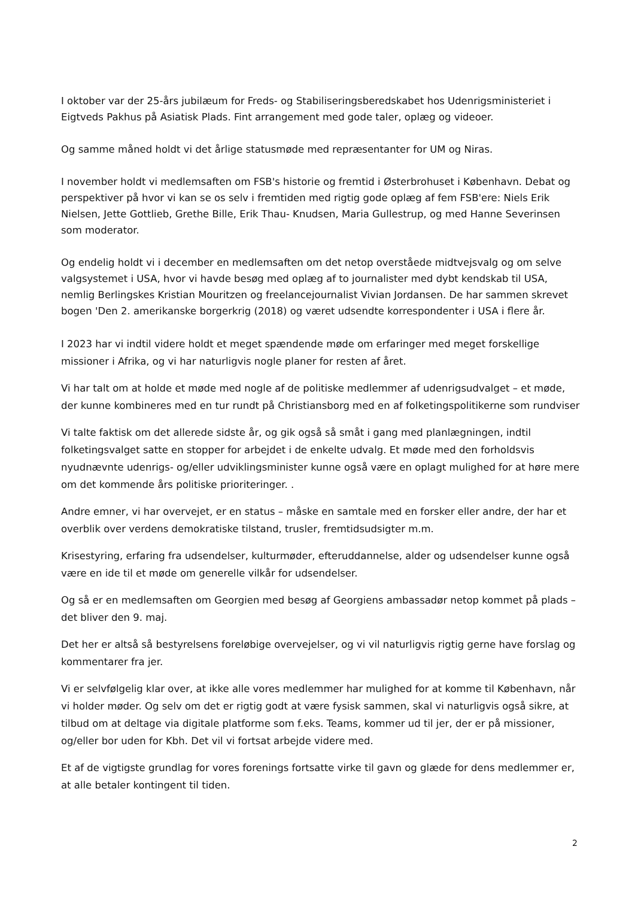I oktober var der 25-års jubilæum for Freds- og Stabiliseringsberedskabet hos Udenrigsministeriet i Eigtveds Pakhus på Asiatisk Plads. Fint arrangement med gode taler, oplæg og videoer.
Og samme måned holdt vi det årlige statusmøde med repræsentanter for UM og Niras.
I november holdt vi medlemsaften om FSB's historie og fremtid i Østerbrohuset i København. Debat og perspektiver på hvor vi kan se os selv i fremtiden med rigtig gode oplæg af fem FSB'ere: Niels Erik Nielsen, Jette Gottlieb, Grethe Bille, Erik Thau- Knudsen, Maria Gullestrup, og med Hanne Severinsen som moderator.
Og endelig holdt vi i december en medlemsaften om det netop overståede midtvejsvalg og om selve valgsystemet i USA, hvor vi havde besøg med oplæg af to journalister med dybt kendskab til USA, nemlig Berlingskes Kristian Mouritzen og freelancejournalist Vivian Jordansen. De har sammen skrevet bogen 'Den 2. amerikanske borgerkrig (2018) og været udsendte korrespondenter i USA i flere år.
I 2023 har vi indtil videre holdt et meget spændende møde om erfaringer med meget forskellige missioner i Afrika, og vi har naturligvis nogle planer for resten af året.
Vi har talt om at holde et møde med nogle af de politiske medlemmer af udenrigsudvalget – et møde, der kunne kombineres med en tur rundt på Christiansborg med en af folketingspolitikerne som rundviser
Vi talte faktisk om det allerede sidste år, og gik også så småt i gang med planlægningen, indtil folketingsvalget satte en stopper for arbejdet i de enkelte udvalg. Et møde med den forholdsvis nyudnævnte udenrigs- og/eller udviklingsminister kunne også være en oplagt mulighed for at høre mere om det kommende års politiske prioriteringer. .
Andre emner, vi har overvejet, er en status – måske en samtale med en forsker eller andre, der har et overblik over verdens demokratiske tilstand, trusler, fremtidsudsigter m.m.
Krisestyring, erfaring fra udsendelser, kulturmøder, efteruddannelse, alder og udsendelser kunne også være en ide til et møde om generelle vilkår for udsendelser.
Og så er en medlemsaften om Georgien med besøg af Georgiens ambassadør netop kommet på plads – det bliver den 9. maj.
Det her er altså så bestyrelsens foreløbige overvejelser, og vi vil naturligvis rigtig gerne have forslag og kommentarer fra jer.
Vi er selvfølgelig klar over, at ikke alle vores medlemmer har mulighed for at komme til København, når vi holder møder. Og selv om det er rigtig godt at være fysisk sammen, skal vi naturligvis også sikre, at tilbud om at deltage via digitale platforme som f.eks. Teams, kommer ud til jer, der er på missioner, og/eller bor uden for Kbh. Det vil vi fortsat arbejde videre med.
Et af de vigtigste grundlag for vores forenings fortsatte virke til gavn og glæde for dens medlemmer er, at alle betaler kontingent til tiden.
2